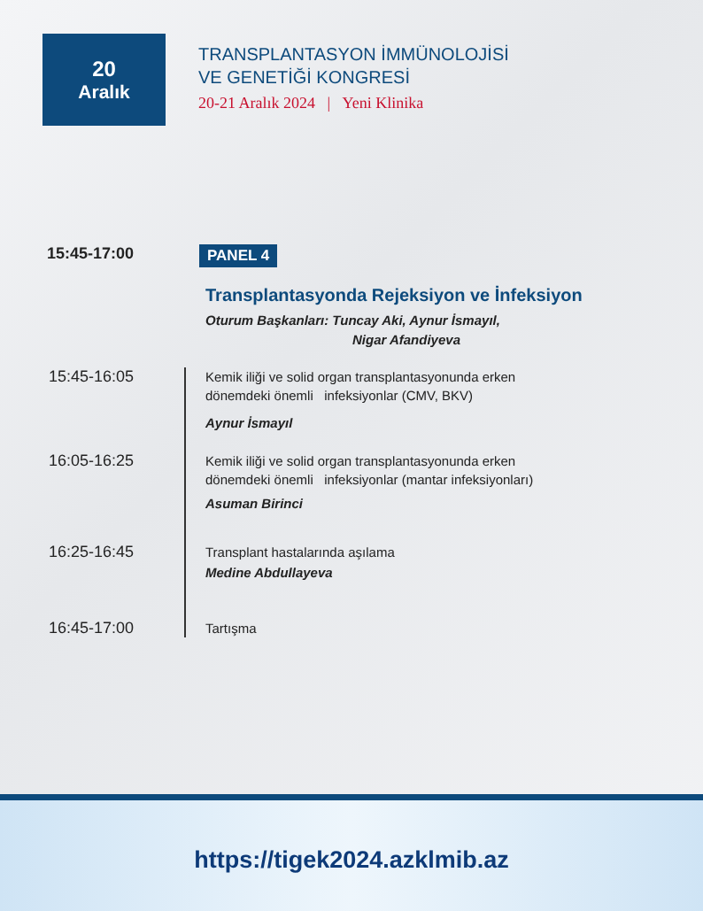20
Aralık
TRANSPLANTASYON İMMÜNOLOJİSİ
VE GENETİĞİ KONGRESİ
20-21 Aralık 2024 | Yeni Klinika
15:45-17:00
PANEL 4
Transplantasyonda Rejeksiyon ve İnfeksiyon
Oturum Başkanları: Tuncay Aki, Aynur İsmayıl,
Nigar Afandiyeva
15:45-16:05
Kemik iliği ve solid organ transplantasyonunda erken
dönemdeki önemli infeksiyonlar (CMV, BKV)
Aynur İsmayıl
16:05-16:25
Kemik iliği ve solid organ transplantasyonunda erken
dönemdeki önemli infeksiyonlar (mantar infeksiyonları)
Asuman Birinci
16:25-16:45
Transplant hastalarında aşılama
Medine Abdullayeva
16:45-17:00
Tartışma
https://tigek2024.azklmib.az